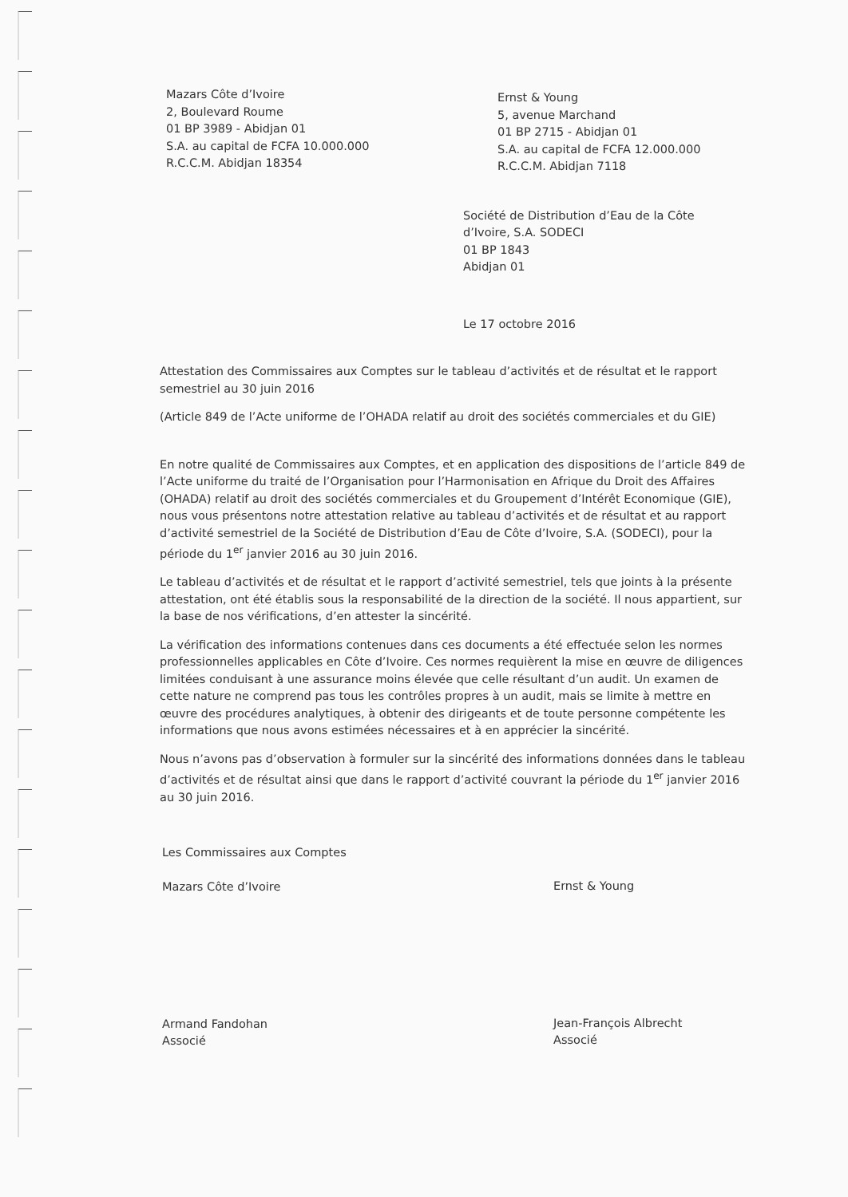Mazars Côte d’Ivoire
2, Boulevard Roume
01 BP 3989 - Abidjan 01
S.A. au capital de FCFA 10.000.000
R.C.C.M. Abidjan 18354
Ernst & Young
5, avenue Marchand
01 BP 2715 - Abidjan 01
S.A. au capital de FCFA 12.000.000
R.C.C.M. Abidjan 7118
Société de Distribution d’Eau de la Côte
d’Ivoire, S.A. SODECI
01 BP 1843
Abidjan 01
Le 17 octobre 2016
Attestation des Commissaires aux Comptes sur le tableau d’activités et de résultat et le rapport semestriel au 30 juin 2016
(Article 849 de l’Acte uniforme de l’OHADA relatif au droit des sociétés commerciales et du GIE)
En notre qualité de Commissaires aux Comptes, et en application des dispositions de l’article 849 de l’Acte uniforme du traité de l’Organisation pour l’Harmonisation en Afrique du Droit des Affaires (OHADA) relatif au droit des sociétés commerciales et du Groupement d’Intérêt Economique (GIE), nous vous présentons notre attestation relative au tableau d’activités et de résultat et au rapport d’activité semestriel de la Société de Distribution d’Eau de Côte d’Ivoire, S.A. (SODECI), pour la période du 1<sup>er</sup> janvier 2016 au 30 juin 2016.
Le tableau d’activités et de résultat et le rapport d’activité semestriel, tels que joints à la présente attestation, ont été établis sous la responsabilité de la direction de la société. Il nous appartient, sur la base de nos vérifications, d’en attester la sincérité.
La vérification des informations contenues dans ces documents a été effectuée selon les normes professionnelles applicables en Côte d’Ivoire. Ces normes requièrent la mise en œuvre de diligences limitées conduisant à une assurance moins élevée que celle résultant d’un audit. Un examen de cette nature ne comprend pas tous les contrôles propres à un audit, mais se limite à mettre en œuvre des procédures analytiques, à obtenir des dirigeants et de toute personne compétente les informations que nous avons estimées nécessaires et à en apprécier la sincérité.
Nous n’avons pas d’observation à formuler sur la sincérité des informations données dans le tableau d’activités et de résultat ainsi que dans le rapport d’activité couvrant la période du 1<sup>er</sup> janvier 2016 au 30 juin 2016.
Les Commissaires aux Comptes
Mazars Côte d’Ivoire
Armand Fandohan
Associé
Ernst & Young
Jean-François Albrecht
Associé